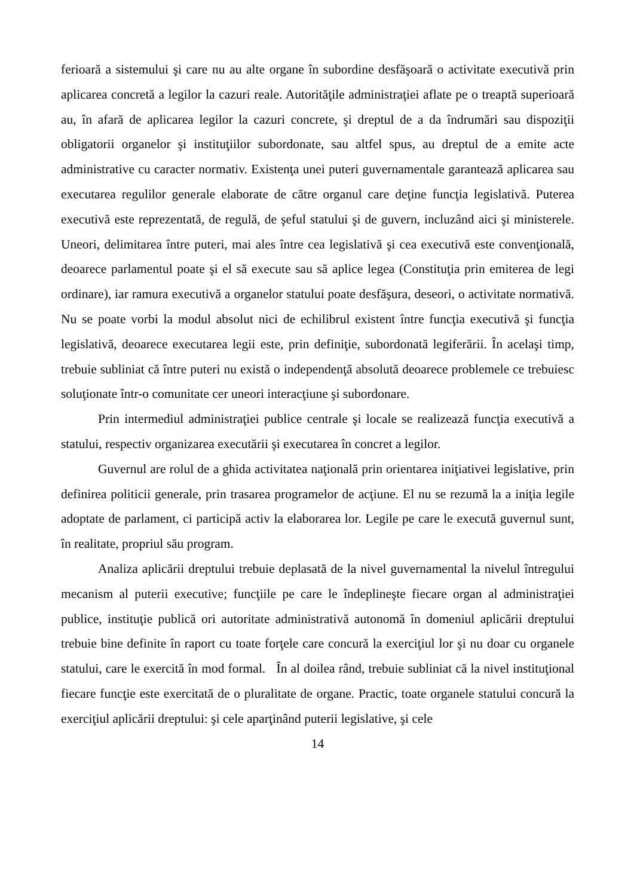ferioară a sistemului şi care nu au alte organe în subordine desfăşoară o activitate ex­ecutivă prin aplicarea concretă a legilor la cazuri reale. Autorităţile administraţiei aflate pe o treaptă superioară au, în afară de aplicarea legilor la cazuri concrete, şi dreptul de a da îndrumări sau dispoziţii obligatorii organelor şi instituţiilor subordo­nate, sau altfel spus, au dreptul de a emite acte administrative cu caracter normativ. Existenţa unei puteri guvernamentale garantează aplicarea sau executarea regulilor generale elaborate de către organul care deţine funcţia legislativă. Puterea executivă este reprezentată, de regulă, de şeful statului şi de guvern, incluzând aici şi ministe­rele. Uneori, delimitarea între puteri, mai ales între cea legislativă şi cea executivă este convenţională, deoarece parlamentul poate şi el să execute sau să aplice legea (Constituţia prin emiterea de legi ordinare), iar ramura executivă a organelor statului poate desfăşura, deseori, o activitate normativă. Nu se poate vorbi la modul absolut nici de echilibrul existent între funcţia executivă şi funcţia legislativă, deoarece executarea legii este, prin definiţie, subordonată legiferării. În acelaşi timp, trebuie subliniat că între puteri nu există o independenţă absolută deoarece problemele ce trebuiesc soluţionate într-o comunitate cer uneori interacţiune şi subordonare.
Prin intermediul administraţiei publice centrale şi locale se realizează funcţia executivă a statului, respectiv organizarea executării şi executarea în concret a legilor.
Guvernul are rolul de a ghida activitatea naţională prin orientarea iniţiativei legislative, prin definirea politicii generale, prin trasarea programelor de acţiune. El nu se rezumă la a iniţia legile adoptate de parlament, ci participă activ la elaborarea lor. Legile pe care le execută guvernul sunt, în realitate, propriul său program.
Analiza aplicării dreptului trebuie deplasată de la nivel guvernamental la nivelul întregului mecanism al puterii executive; funcţiile pe care le îndeplineşte fiecare organ al administraţiei publice, instituţie publică ori autoritate administrativă autonomă în domeniul aplicării dreptului trebuie bine definite în raport cu toate forţele care concură la exerciţiul lor şi nu doar cu organele statului, care le exercită în mod formal. În al doilea rând, trebuie subliniat că la nivel instituţional fiecare funcţie este exercitată de o pluralitate de organe. Practic, toate organele statului concură la exerciţiul aplicării dreptului: şi cele aparţinând puterii legislative, şi cele
14